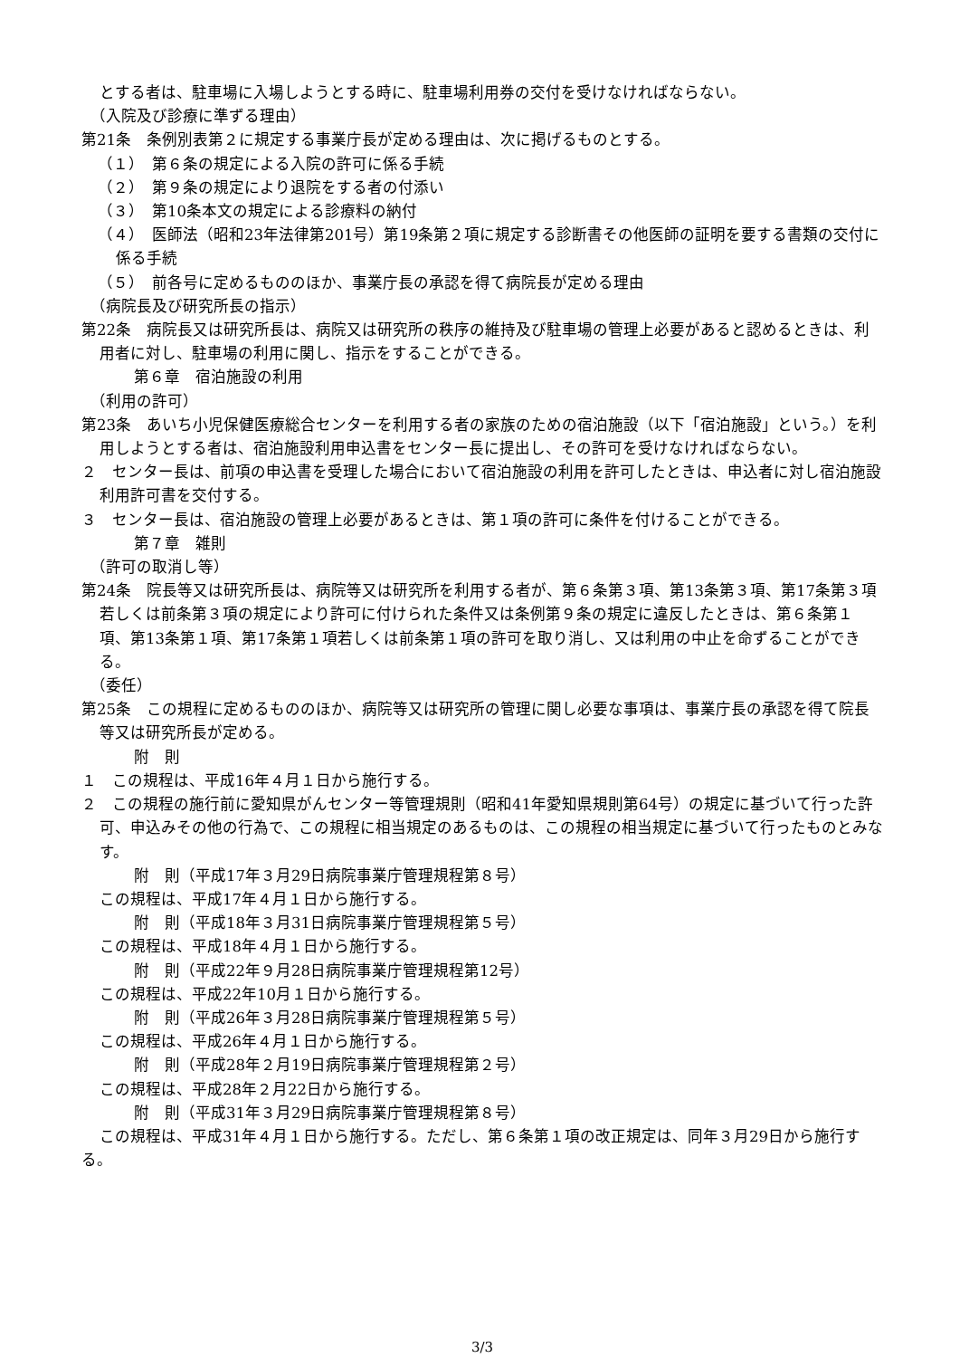とする者は、駐車場に入場しようとする時に、駐車場利用券の交付を受けなければならない。
（入院及び診療に準ずる理由）
第21条　条例別表第２に規定する事業庁長が定める理由は、次に掲げるものとする。
（１）　第６条の規定による入院の許可に係る手続
（２）　第９条の規定により退院をする者の付添い
（３）　第10条本文の規定による診療料の納付
（４）　医師法（昭和23年法律第201号）第19条第２項に規定する診断書その他医師の証明を要する書類の交付に係る手続
（５）　前各号に定めるもののほか、事業庁長の承認を得て病院長が定める理由
（病院長及び研究所長の指示）
第22条　病院長又は研究所長は、病院又は研究所の秩序の維持及び駐車場の管理上必要があると認めるときは、利用者に対し、駐車場の利用に関し、指示をすることができる。
第６章　宿泊施設の利用
（利用の許可）
第23条　あいち小児保健医療総合センターを利用する者の家族のための宿泊施設（以下「宿泊施設」という。）を利用しようとする者は、宿泊施設利用申込書をセンター長に提出し、その許可を受けなければならない。
２　センター長は、前項の申込書を受理した場合において宿泊施設の利用を許可したときは、申込者に対し宿泊施設利用許可書を交付する。
３　センター長は、宿泊施設の管理上必要があるときは、第１項の許可に条件を付けることができる。
第７章　雑則
（許可の取消し等）
第24条　院長等又は研究所長は、病院等又は研究所を利用する者が、第６条第３項、第13条第３項、第17条第３項若しくは前条第３項の規定により許可に付けられた条件又は条例第９条の規定に違反したときは、第６条第１項、第13条第１項、第17条第１項若しくは前条第１項の許可を取り消し、又は利用の中止を命ずることができる。
（委任）
第25条　この規程に定めるもののほか、病院等又は研究所の管理に関し必要な事項は、事業庁長の承認を得て院長等又は研究所長が定める。
附　則
１　この規程は、平成16年４月１日から施行する。
２　この規程の施行前に愛知県がんセンター等管理規則（昭和41年愛知県規則第64号）の規定に基づいて行った許可、申込みその他の行為で、この規程に相当規定のあるものは、この規程の相当規定に基づいて行ったものとみなす。
附　則（平成17年３月29日病院事業庁管理規程第８号）
この規程は、平成17年４月１日から施行する。
附　則（平成18年３月31日病院事業庁管理規程第５号）
この規程は、平成18年４月１日から施行する。
附　則（平成22年９月28日病院事業庁管理規程第12号）
この規程は、平成22年10月１日から施行する。
附　則（平成26年３月28日病院事業庁管理規程第５号）
この規程は、平成26年４月１日から施行する。
附　則（平成28年２月19日病院事業庁管理規程第２号）
この規程は、平成28年２月22日から施行する。
附　則（平成31年３月29日病院事業庁管理規程第８号）
この規程は、平成31年４月１日から施行する。ただし、第６条第１項の改正規定は、同年３月29日から施行する。
3/3